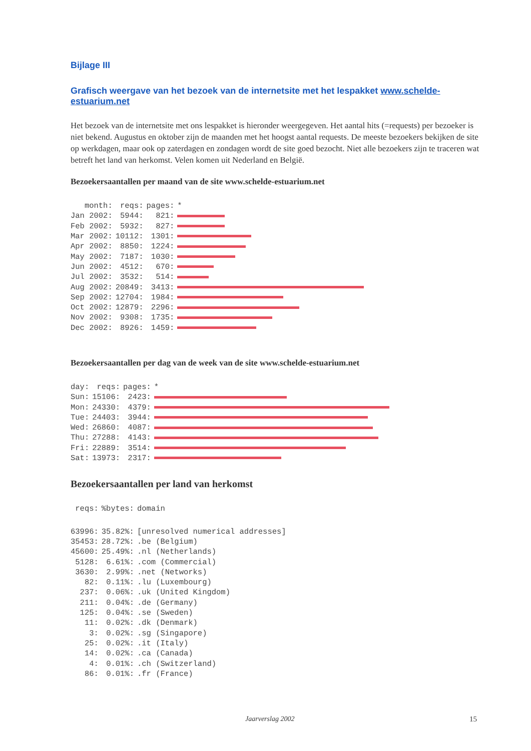Bijlage III
Grafisch weergave van het bezoek van de internetsite met het lespakket www.schelde-estuarium.net
Het bezoek van de internetsite met ons lespakket is hieronder weergegeven. Het aantal hits (=requests) per bezoeker is niet bekend. Augustus en oktober zijn de maanden met het hoogst aantal requests. De meeste bezoekers bekijken de site op werkdagen, maar ook op zaterdagen en zondagen wordt de site goed bezocht. Niet alle bezoekers zijn te traceren wat betreft het land van herkomst. Velen komen uit Nederland en België.
Bezoekersaantallen per maand van de site www.schelde-estuarium.net
| month: | reqs: | pages: | * |
| --- | --- | --- | --- |
| Jan 2002: | 5944: | 821: | |
| Feb 2002: | 5932: | 827: | |
| Mar 2002: | 10112: | 1301: | |
| Apr 2002: | 8850: | 1224: | |
| May 2002: | 7187: | 1030: | |
| Jun 2002: | 4512: | 670: | |
| Jul 2002: | 3532: | 514: | |
| Aug 2002: | 20849: | 3413: | |
| Sep 2002: | 12704: | 1984: | |
| Oct 2002: | 12879: | 2296: | |
| Nov 2002: | 9308: | 1735: | |
| Dec 2002: | 8926: | 1459: | |
Bezoekersaantallen per dag van de week van de site www.schelde-estuarium.net
| day: | reqs: | pages: | * |
| --- | --- | --- | --- |
| Sun: | 15106: | 2423: | |
| Mon: | 24330: | 4379: | |
| Tue: | 24403: | 3944: | |
| Wed: | 26860: | 4087: | |
| Thu: | 27288: | 4143: | |
| Fri: | 22889: | 3514: | |
| Sat: | 13973: | 2317: | |
Bezoekersaantallen per land van herkomst
| reqs: | %bytes: | domain |
| --- | --- | --- |
| 63996: | 35.82%: | [unresolved numerical addresses] |
| 35453: | 28.72%: | .be (Belgium) |
| 45600: | 25.49%: | .nl (Netherlands) |
| 5128: | 6.61%: | .com (Commercial) |
| 3630: | 2.99%: | .net (Networks) |
| 82: | 0.11%: | .lu (Luxembourg) |
| 237: | 0.06%: | .uk (United Kingdom) |
| 211: | 0.04%: | .de (Germany) |
| 125: | 0.04%: | .se (Sweden) |
| 11: | 0.02%: | .dk (Denmark) |
| 3: | 0.02%: | .sg (Singapore) |
| 25: | 0.02%: | .it (Italy) |
| 14: | 0.02%: | .ca (Canada) |
| 4: | 0.01%: | .ch (Switzerland) |
| 86: | 0.01%: | .fr (France) |
Jaarverslag 2002 15